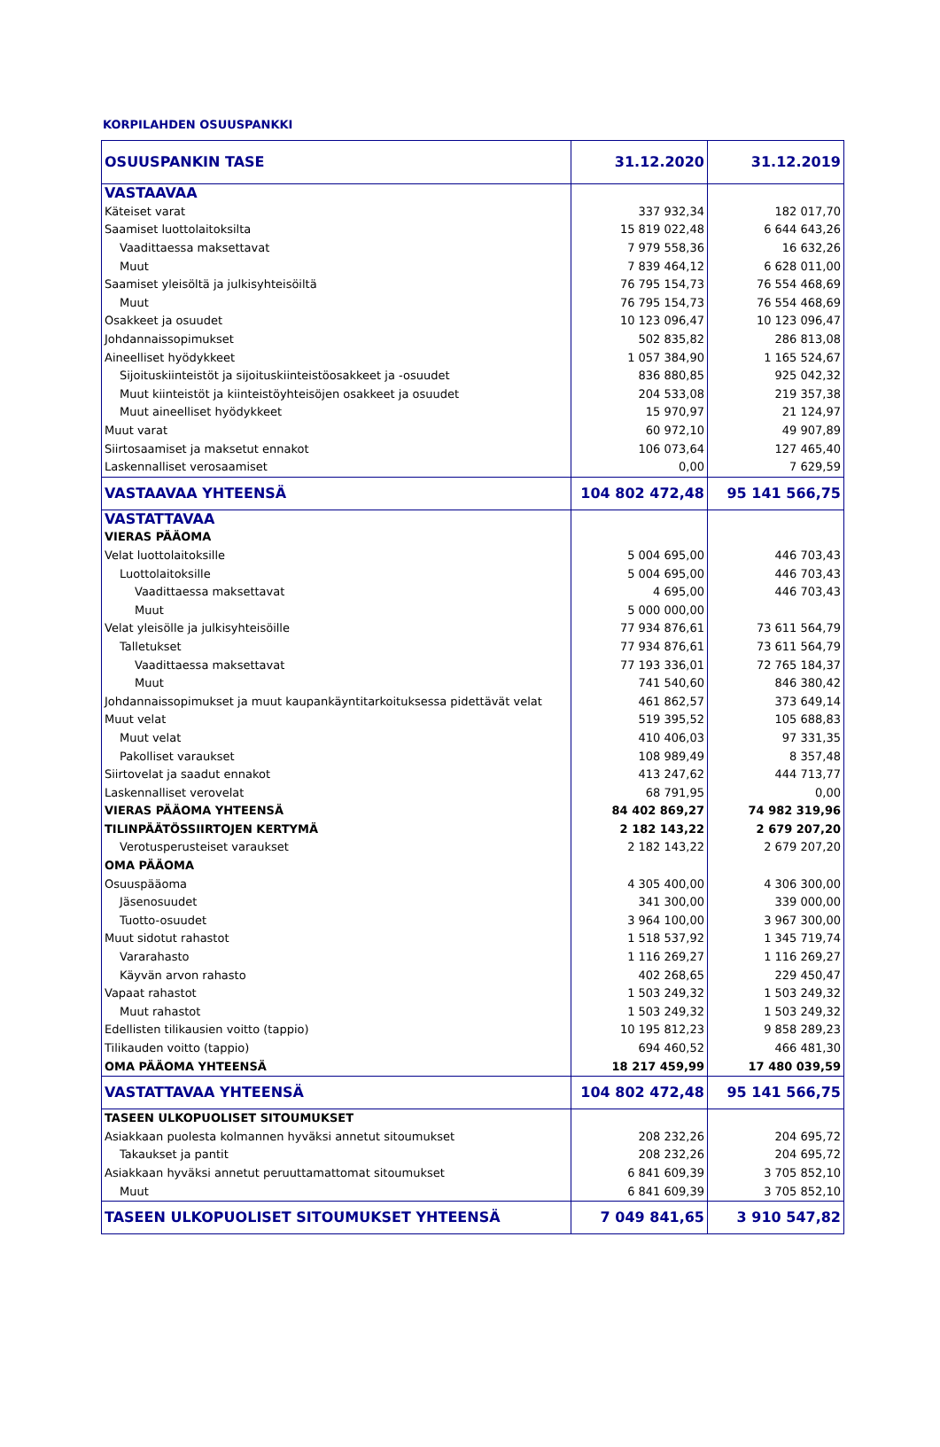KORPILAHDEN OSUUSPANKKI
| OSUUSPANKIN TASE | 31.12.2020 | 31.12.2019 |
| VASTAAVAA | | |
| Käteiset varat | 337 932,34 | 182 017,70 |
| Saamiset luottolaitoksilta | 15 819 022,48 | 6 644 643,26 |
| Vaadittaessa maksettavat | 7 979 558,36 | 16 632,26 |
| Muut | 7 839 464,12 | 6 628 011,00 |
| Saamiset yleisöltä ja julkisyhteisöiltä | 76 795 154,73 | 76 554 468,69 |
| Muut | 76 795 154,73 | 76 554 468,69 |
| Osakkeet ja osuudet | 10 123 096,47 | 10 123 096,47 |
| Johdannaissopimukset | 502 835,82 | 286 813,08 |
| Aineelliset hyödykkeet | 1 057 384,90 | 1 165 524,67 |
| Sijoituskiinteistöt ja sijoituskiinteistöosakkeet ja -osuudet | 836 880,85 | 925 042,32 |
| Muut kiinteistöt ja kiinteistöyhteisöjen osakkeet ja osuudet | 204 533,08 | 219 357,38 |
| Muut aineelliset hyödykkeet | 15 970,97 | 21 124,97 |
| Muut varat | 60 972,10 | 49 907,89 |
| Siirtosaamiset ja maksetut ennakot | 106 073,64 | 127 465,40 |
| Laskennalliset verosaamiset | 0,00 | 7 629,59 |
| VASTAAVAA YHTEENSÄ | 104 802 472,48 | 95 141 566,75 |
| VASTATTAVAA | | |
| VIERAS PÄÄOMA | | |
| Velat luottolaitoksille | 5 004 695,00 | 446 703,43 |
| Luottolaitoksille | 5 004 695,00 | 446 703,43 |
| Vaadittaessa maksettavat | 4 695,00 | 446 703,43 |
| Muut | 5 000 000,00 | |
| Velat yleisölle ja julkisyhteisöille | 77 934 876,61 | 73 611 564,79 |
| Talletukset | 77 934 876,61 | 73 611 564,79 |
| Vaadittaessa maksettavat | 77 193 336,01 | 72 765 184,37 |
| Muut | 741 540,60 | 846 380,42 |
| Johdannaissopimukset ja muut kaupankäyntitarkoituksessa pidettävät velat | 461 862,57 | 373 649,14 |
| Muut velat | 519 395,52 | 105 688,83 |
| Muut velat | 410 406,03 | 97 331,35 |
| Pakolliset varaukset | 108 989,49 | 8 357,48 |
| Siirtovelat ja saadut ennakot | 413 247,62 | 444 713,77 |
| Laskennalliset verovelat | 68 791,95 | 0,00 |
| VIERAS PÄÄOMA YHTEENSÄ | 84 402 869,27 | 74 982 319,96 |
| TILINPÄÄTÖSSIIRTOJEN KERTYMÄ | 2 182 143,22 | 2 679 207,20 |
| Verotusperusteiset varaukset | 2 182 143,22 | 2 679 207,20 |
| OMA PÄÄOMA | | |
| Osuuspääoma | 4 305 400,00 | 4 306 300,00 |
| Jäsenosuudet | 341 300,00 | 339 000,00 |
| Tuotto-osuudet | 3 964 100,00 | 3 967 300,00 |
| Muut sidotut rahastot | 1 518 537,92 | 1 345 719,74 |
| Vararahasto | 1 116 269,27 | 1 116 269,27 |
| Käyvän arvon rahasto | 402 268,65 | 229 450,47 |
| Vapaat rahastot | 1 503 249,32 | 1 503 249,32 |
| Muut rahastot | 1 503 249,32 | 1 503 249,32 |
| Edellisten tilikausien voitto (tappio) | 10 195 812,23 | 9 858 289,23 |
| Tilikauden voitto (tappio) | 694 460,52 | 466 481,30 |
| OMA PÄÄOMA YHTEENSÄ | 18 217 459,99 | 17 480 039,59 |
| VASTATTAVAA YHTEENSÄ | 104 802 472,48 | 95 141 566,75 |
| TASEEN ULKOPUOLISET SITOUMUKSET | | |
| Asiakkaan puolesta kolmannen hyväksi annetut sitoumukset | 208 232,26 | 204 695,72 |
| Takaukset ja pantit | 208 232,26 | 204 695,72 |
| Asiakkaan hyväksi annetut peruuttamattomat sitoumukset | 6 841 609,39 | 3 705 852,10 |
| Muut | 6 841 609,39 | 3 705 852,10 |
| TASEEN ULKOPUOLISET SITOUMUKSET YHTEENSÄ | 7 049 841,65 | 3 910 547,82 |